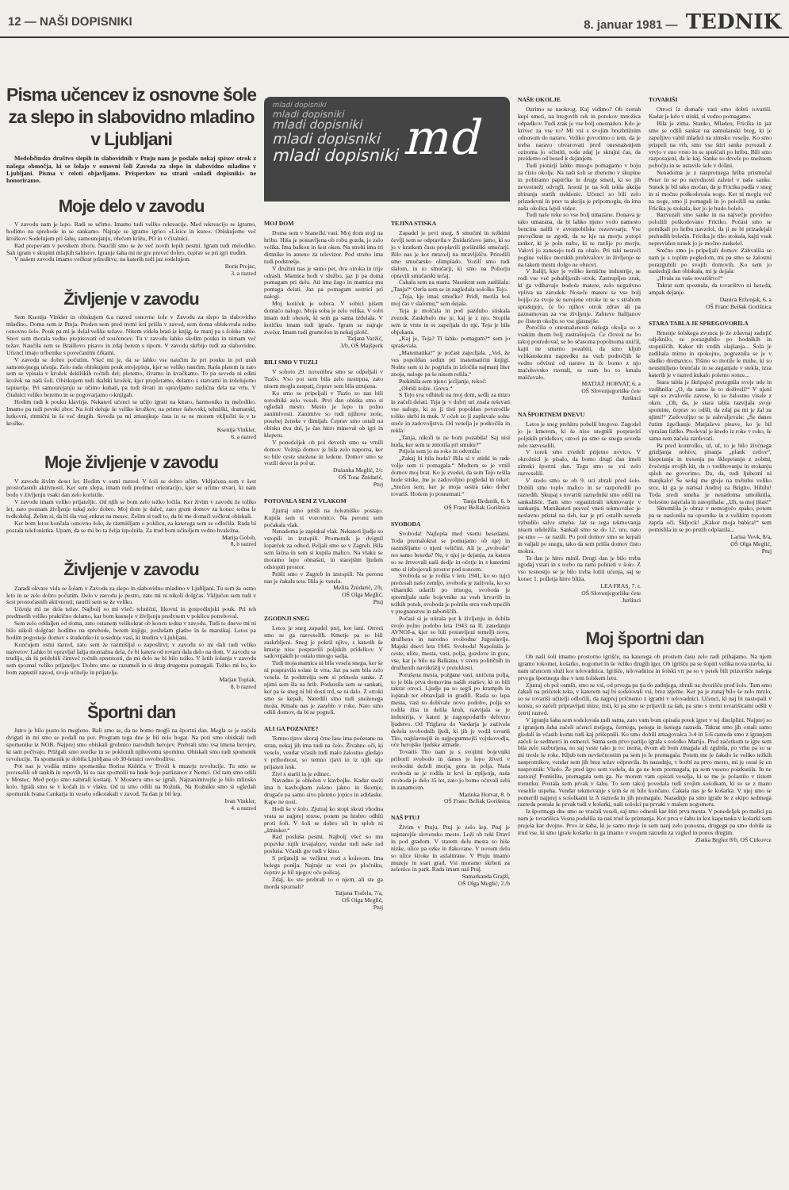12 — NAŠI DOPISNIKI 8. januar 1981 — TEDNIK
Pisma učencev iz osnovne šole za slepo in slabovidno mladino v Ljubljani
Medobčinsko društvo slepih in slabovidnih v Ptuju nam je poslalo nekaj spisov otrok z našega območja, ki se šolajo v osnovni šoli Zavoda za slepo in slabovidno mladino v Ljubljani. Pisma v celoti objavljamo. Prispevkov na strani »mladi dopisniki« ne honoriramo.
Moje delo v zavodu
V zavodu nam je lepo. Radi se učimo. Imamo tudi veliko rekreacije. Med rekreacijo se igramo, hodimo na sprehode in se sankamo. Najraje se igramo igrico »Lisice in kure«. Obiskujemo več krožkov. Sodelujem pri šahu, samourejanju, rdečem križu, PO in v čitalnici.
Rad prepevam v pevskem zboru. Naučili smo se že več novih lepih pesmi. Igram tudi melodiko. Šah igram v skupini mlajših šahistov. Igranje šaha mi ne gre preveč dobro, čeprav se pri igri trudim.
V našem zavodu imamo večkrat prireditve, na katerih tudi jaz sodelujem.
Boris Prejac,
3. a razred
Življenje v zavodu
Sem Ksenija Vinkler in obiskujem 6.a razred osnovne šole v Zavodu za slepo in slabovidno mladino. Doma sem iz Ptuja. Preden sem pred tremi leti prišla v zavod, sem doma obiskovala redno osnovno šolo. Pouk pa mi je delal velike težave. Nisem videla brati iz knjig, še manj pa s šolske table. Snov sem morala vedno prepisovati od součencev. Tu v zavodu lahko sledim pouku in nimam več težav. Naučila sem se Braillovo pisavo in zdaj berem s tipom. V zavodu skrbijo tudi za slabovidne. Učenci imajo učbenike s povečanimi črkami.
V zavodu se dobro počutim. Všeč mi je, da se lahko vse naučim že pri pouku in pri urah samostojnega učenja. Zelo rada obiskujem pouk strojepisja, kjer se veliko naučim. Rada pletem in zato sem se vpisala v krožek dekliških ročnih del; pletemo, šivamo in kvačkamo. To pa seveda ni edini krožek na naši šoli. Obiskujem tudi tkalski krožek, kjer prepletamo, delamo s statvami in izdelujemo tapiserije. Pri samourejanju se učimo kuhati, pa tudi šivati in opravljamo različna dela na vrtu. V čitalnici veliko beremo in se pogovarjamo o knjigah.
Hodim tudi k pouku klavirja. Nekateri učenci se učijo igrati na kitaro, harmoniko in melodiko. Imamo pa tudi pevski zbor. Na šoli deluje še veliko krožkov, na primer šahovski, tehniški, dramatski, lutkovni, ritmični in še več drugih. Seveda pa mi zmanjkuje časa in se ne morem vključiti še v te krožke.
Ksenija Vinkler,
6. a razred
Moje življenje v zavodu
V zavodu živim deset let. Hodim v osmi razred. V šoli se dobro učim. Vključena sem v šest prostočasnih aktivnosti. Ker sem slepa, imam tudi predmet orientacijo, kjer se učimo stvari, ki nam bodo v življenju vsaki dan zelo koristile.
V zavodu imam veliko prijateljic. Od njih se bom zelo težko ločila. Ker živim v zavodu že toliko let, zato poznam življenje tukaj zelo dobro. Moj dom je daleč, zato grem domov za konec tedna le redkokdaj. Želim si, da bi šla vsaj enkrat na mesec. Želim si tudi to, da bi me domači večkrat obiskali.
Ker bom letos končala osnovno šolo, že razmišljam o poklicu, za katerega sem se odločila. Rada bi postala telefonistka. Upam, da se mi bo ta želja izpolnila. Za trud bom učiteljem vedno hvaležna.
Marija Golob,
8. b razred
Življenje v zavodu
Zaradi okvare vida se šolam v Zavodu za slepo in slabovidno mladino v Ljubljani. Tu sem že osmo leto in se zelo dobro počutim. Delo v zavodu je pestro, zato mi ni nikoli dolgčas. Vključen sem tudi v šest prostočasnih aktivnosti; naučil sem se že veliko.
Učenje mi ne dela težav. Najbolj so mi všeč: tehnični, likovni in gospodinjski pouk. Pri teh predmetih veliko praktično delamo, kar bom kasneje v življenju predvsem v poklicu potreboval.
Sem zelo oddaljen od doma, zato ostanem velikokrat ob koncu tedna v zavodu. Tudi te dneve mi ni bilo nikoli dolgčas: hodimo na sprehode, berem knjige, poslušam glasbo in še marsikaj. Letos pa hodim pogosteje domov s študentko iz sosednje vasi, ki študira v Ljubljani.
Končujem osmi razred, zato sem že razmišljal o zaposlitvi; v zavodu so mi dali tudi veliko nasvetov. Lahko bi opravljal lažja montažna dela, če bi katera od tovarn dala delo na dom. V zavodu se trudijo, da bi pridobili čimveč ročnih spretnosti, da mi delo ne bi bilo težko. V letih šolanja v zavodu sem spoznal veliko prijateljev. Dobro smo se razumeli in si drug drugemu pomagali. Težko mi bo, ko bom zapustil zavod, svoje učitelje in prijatelje.
Marjan Toplak,
8. b razred
Športni dan
Jutro je bilo pusto in megleno. Bali smo se, da ne bomo mogli na športni dan. Megla se je začela dvigati in mi smo se podali na pot. Program tega dne je bil zelo bogat. Na poti smo obiskali tudi spomenike iz NOB. Najprej smo obiskali grobnico narodnih herojev. Prebrali smo vsa imena herojev, ki tam počivajo. Prižgali smo svečke in se poklonili njihovemu spominu. Obiskali smo tudi spomenik revolucije. Ta spomenik je dobila Ljubljana ob 30-letnici osvoboditve.
Pot nas je vodila mimo spomenika Borisa Kidriča v Tivoli k muzeju revolucije. Tu smo se poveselili ob tankih in topovih, ki so nas spomnili na hude boje partizanov z Nemci. Od tam smo odšli v Mostec. Med potjo smo nabirali kostanj. V Mostecu smo se igrali. Najzanimivejše je bilo mlinsko kolo. Igrali smo se v kočah in v vlaku. Od tu smo odšli na Rožnik. Na Rožniku smo si ogledali spomenik Ivana Cankarja in veselo odkorakali v zavod. Ta dan je bil lep.
Ivan Vinkler,
4. a razred
mladi dopisniki
mladi dopisniki
mladi dopisniki
mladi dopisniki
mladi dopisniki
md
MOJ DOM
Doma sem v Stanečki vasi. Moj dom stoji na hribu. Hiša je postavljena ob robu gozda, je zelo velika. Ima balkon in šest oken. Na strehi ima tri dimnike in anteno za televizor. Pod streho ima tudi podstrešje.
V družini nas je samo pet, dva otroka in trije odrasli. Mamica hodi v službo, jaz ji pa doma pomagam pri delu. Ati ima žago in mamica mu pomaga delati. Jaz pa pomagam sestrici pri nalogi.
Moj kotiček je sobica. V sobici pišem domačo nalogo. Moja soba je zelo velika. V sobi imam tudi obesek, ki sem ga sama izdelala. V kotičku imam tudi igrače. Igram se najraje zvečer. Imam tudi gramofon in nekaj plošč.
Tatjana Varžič,
3/b, OŠ Majšperk
BILI SMO V TUZLI
V soboto 29. novembra smo se odpeljali v Tuzlo. Vso pot sem bila zelo nestrpna, zato nisem mogla zaspati, čeprav sem bila utrujena.
Ko smo se pripeljali v Tuzlo so nas bili sorodniki zelo veseli. Prvi dan obiska smo si ogledali mesto. Mesto je lepo in polno zanimivosti. Zanimive so tudi njihove noše, posebej ženske v dimijah. Čeprav smo ostali na obisku dva dni, je čas hitro mineval ob igri in klepetu.
V ponedeljek ob pol devetih smo se vrnili domov. Vožnja domov je bila zelo naporna, ker so bile ceste snežene in ledene. Domov smo se vozili devet in pol ur.
Dušanka Meglič, 2/c
OŠ Tone Žnidarič,
Ptuj
POTOVALA SEM Z VLAKOM
Zjutraj smo prišli na železniško postajo. Kupila sem si vozovnico. Na peronu sem počakala vlak.
Nenadoma je zapiskal vlak. Nekateri ljudje so vstopili in izstopili. Prometnik je dvignil loparček za odhod. Peljali smo se v Zagreb. Bila sem lačna in sem si kupila malico. Na vlaku se moramo lepo obnašati, in starejšim ljudem odstopiti prostor.
Prišli smo v Zagreb in izstopili. Na peronu nas je čakala teta. Bila je vesela.
Melita Žnidarič, 2/b,
OŠ Olga Meglič,
Ptuj
ZGODNJI SNEG
Letos je sneg zapadel prej, kot lani. Otroci smo se ga razveselili. Kmetje pa so bili zaskrbljeni. Sneg je pokril njive, s katerih še kmetje niso pospravili poljskih pridelkov. V sadovnjakih je ostalo mnogo sadja.
Tudi moja mamica ni bila vesela snega, ker še ni pospravila solate iz vrta. Jaz pa sem bila zelo vesela. Iz podstrešja sem si prinesla sanke. Z njimi sem šla na hrib. Poskusila sem se sankati, ker pa še sneg ni bil dosti trd, se ni dalo. Z otroki smo se kepali. Naredili smo tudi sneženega moža. Kmalu nas je zazeblo v roke. Nato smo odšli domov, da bi se pogreli.
ALI GA POZNATE?
Temno rjave skoraj črne lase ima počesane na stran, nekaj jih ima tudi na čelo. Živahne oči, ki veselo, vendar včasih tudi malo žalostno gledajo v prihodnost, so temno rjavi in iz njih sije prijazen lesk.
Živi s starši in je edinec.
Navadno je oblečen v kavbojke. Kadar sneži ima h kavbojkam zeleno jakno in škornje, drugače pa samo sivo pleteno jopico in adidaske. Kape ne nosi.
Hodi še v šolo. Zjutraj ko stopi skozi vhodna vrata se najprej strese, potem pa hrabro odhiti proti šoli. V šoli se dobro uči in sploh ni „šminker.“
Rad posluša pesmi. Najbolj všeč so mu popevke tujih izvajalcev, vendar tudi naše rad posluša. Včasih gre tudi v kino.
S prijatelji se večkrat vozi s kolesom. Ima belega ponija. Najraje se vozi po pločniku, čeprav je bil njegov oče policaj.
Zdaj, ko ste prebrali to o njem, ali ste ga morda spoznali?
Tatjana Trafela, 7/a,
OŠ Olga Meglič,
Ptuj
TEJINA STISKA
Zapadel je prvi sneg. S smučmi in težkimi čevlji sem se odpravila v Žnidaričevo jamo, ki so jo v kratkem času preplavili gorišniški smučarji. Bilo nas je kot mravelj na mravljišču. Priredili smo smučarsko olimpiado. Vozili smo tudi slalom, in to smučarji, ki smo na Pohorju opravili smučarski tečaj.
Čakala sem na startu. Naenkrat sem zaslišala: „Tanja!“ Ozrla sem se in zagledala sošolko Tejo.
„Teja, kje imaš smučke? Pridi, merila boš moj čas v slalomu,“ sem dejala.
Teja je molčala in pod pazduho stiskala zvezek. Zaskrbelo me je, kaj je z njo. Stopila sem iz vrste in se zapeljala do nje. Teja je bila objokana.
„Kaj je, Teja? Ti lahko pomagam?“ sem jo spraševala.
„Matematika!“ je počasi zajecljala. „Veš, že ves popoldan sedim pri matematični knjigi. Nohte sem si že pogrizla in izločila najmanj liter znoja, naloge pa še nisem rešila.“
Prekinila sem njeno jecljanje, rekoč:
„Obriši solze. Greva.“
S Tejo sva odhiteli na moj dom, sedli za mizo in začeli delati. Teja je v dobri uri znala reševati vse naloge, ki so ji tisti popoldan povzročile toliko skrbi in muk. V očeh so ji zaplavale solze sreče in zadovoljstva. Od veselja je poskočila in rekla:
„Tanja, nikoli te ne bom pozabila! Saj nisi huda, ker sem te zmotila pri smuku?“
Prijela sem jo za roko in odvrnila:
„Zakaj bi bila huda? Bila si v stiski in rade volje sem ti pomagala.“ Medtem se je vrnil domov moj brat. Ko je zvedel, da sem Tejo rešila hude stiske, me je zadovoljno pogledal in rekel: „Srečen sem, ker je moja sestra tako dober tovariš. Hočem jo posnemati.“
Tanja Bedenik, 6. b
OŠ Franc Belšak Gorišnica
SVOBODA
Svoboda! Najlepša med vsemi besedami. Toda premalokrat se pomujamo ob njej in razmišljamo o njeni veličini. Ali je „svoboda“ res samo beseda? Ne, v njej je dejanja, za katera so se žrtvovali naši dedje in očetje in s katerimi smo si izbojevali prostor pod soncem.
Svoboda se je rodila v letu 1941, ko so tujci prečesali našo zemljo, svoboda je zaživela, ko so viharniki udarili po trinogu, svoboda je spremljala naše bojevnike na vseh krvavih in težkih poteh, svoboda je polnila srca vseh trpečih v pregnanstvu in taboriščih.
Počasi si je utirala pot k življenju in dobila svojo polno podobo leta 1943 na II. zasedanju AVNOJ-a, kjer so bili postavljeni temelji nove, družbeno in narodno svobodne Jugoslavije. Majski dnevi leta 1945. Svoboda! Napolnila je ceste, ulice, mesta, vasi, polja, gozdove in gore, vse, kar je bilo na Balkanu, v svetu političnih in družbenih navzkrižij v preteklosti.
Porušena mesta, požgane vasi, uničena polja, to je bila prva domovina naših staršev, ki so bili takrat otroci. Ljudje pa so segli po krampih in lopatah ter obnavljali in gradili. Rasla so lepa mesta, vasi so dobivale novo podobo, polja so rodila žita in delila kruh, razvijala se je industrija, v kateri je zagospodarilo delovno ljudstvo. Od Triglava do Vardarja je zaživela dežela svobodnih ljudi, ki jih je vodil tovariš Tito, najslavnejši in najpogumnejši vojskovodja, oče herojske ljudske armade.
Tovariš Tito nam je s svojimi bojevniki priboril svobodo in danes je lepo živeti v svobodni deželi morja, gora in polja. Naša svoboda se je rodila iz krvi in trpljenja, naša svoboda je delo 35 let, zato jo bomo očuvali sebi in zanamcem.
Marinka Horvat, 8. b
OŠ Franc Belšak Gorišnica
NAŠ PTUJ
Živim v Ptuju. Ptuj je zelo lep. Ptuj je najstarejše slovensko mesto. Leži ob reki Dravi in pod gradom. V starem delu mesta so hiše nizke, ulice pa ozke in tlakovane. V novem delu so ulice široke in asfaltirane. V Ptuju imamo muzeje in stari grad. Vsi moramo skrbeti za zelenice in park. Rada imam naš Ptuj.
Samarkanda Grajžl,
OŠ Olga Meglič, 2./b
NAŠE OKOLJE
Ozrimo se naokrog. Kaj vidimo? Ob cestah kupi smeti, na bregovih rek in potokov množica odpadkov. Tudi zrak je vse bolj onesnažen. Kdo je krivec za vse to? Mi vsi s svojim brezbrižnim odnosom do narave. Veliko govorimo o tem, da je treba naravo obvarovati pred onesnaženjem oziroma jo očistiti, toda zdaj je skrajni čas, da preidemo od besed k dejanjem.
Tudi pionirji lahko mnogo pomagamo v boju za čisto okolje. Na naši šoli se zberemo v skupine in pobiramo papirčke in druge smeti, ki so jih nevestneži odvrgli. Jeseni je na šoli tekla akcija zbiranja starih steklenic. Učenci so bili zelo prizadevni in prav ta akcija je pripomogla, da ima naša okolica lepši videz.
Tudi naše reke so vse bolj umazane. Donava je tako umazana, da bi lahko njeno vodo namesto bencina nalili v avtomobilske rezervoarje. Vse prevečkrat se zgodi, da se kje na morju potopi tanker, ki je poln nafte, ki se razlije po morju. Valovi jo zanesejo tudi na obalo. Pri taki nesreči pogine veliko morskih prebivalcev in življenje se na takem mestu dolgo ne obnovi.
V Italiji, kjer je veliko kemične industrije, se rodi vse več pohabljenih otrok. Zastrupljen zrak, ki ga vdihavajo bodoče matere, zelo negativno vpliva na zarodek. Noseče matere se vse bolj bojijo za svoje še nerojene otroke in se s strahom sprašujejo, če bo njihov otrok zdrav ali pa zaznamovan za vse življenje. Zahteve Italijanov po čistem okolju so vse glasnejše.
Poročila o onesnaženosti našega okolja so z vsakim dnem bolj zastrašujoča. Če človek ne bo takoj posredoval, se bo sčasoma popolnoma uničil, kajti ne smemo pozabiti, da smo kljub velikanskemu napredku na vseh področjih še vedno odvisni od narave in če bomo z njo mačehovsko ravnali, se nam bo to kmalu maščevalo.
MATJAŽ HORVAT, 6. a
OŠ Slovenjegoriške čete
Juršinci
NA ŠPORTNEM DNEVU
Letos je sneg prehitro pobelil bregove. Zagodel jo je kmetom, ki še niso utegnili pospraviti poljskih pridelkov, otroci pa smo se snega seveda zelo razveselili.
V torek smo zvedeli prijetno novico. V okrožnici je pisalo, da bomo drugi dan imeli zimski športni dan. Tega smo se vsi zelo razveselili.
V sredo smo se ob 9. uri zbrali pred šolo. Dobili smo toplo malico in se razporedili po razredih. Skupaj s tovariši razredniki smo odšli na sankališče. Tam smo organizirali tekmovanje v sankanju. Marsikateri preveč vneti tekmovalec je neslavno pristal na tleh, kar je pri ostalih seveda vzbudilo salve smeha. Jaz se tega tekmovanja nisem udeležila. Sankali smo se do 12. ure, nato pa smo — se razšli. Po poti domov smo se kepali in valjali po snegu, tako da sem prišla domov čisto mokra.
Ta dan je hitro minil. Drugi dan je bilo treba zgodaj vstati in s torbo na rami pohiteti v šolo. Z vso resnostjo se je bilo treba lotiti učenja, saj se konec 1. polletja hitro bliža.
LEA FRAS, 7. r.
OŠ Slovenjegoriške čete
Juršinci
TOVARIŠI
Otroci iz domače vasi smo dobri tovariši. Kadar je kdo v stiski, si vedno pomagamo.
Bila je zima. Stanko, Mladen, Fricika in jaz smo se odšli sankat na zamušanski breg, ki je zapeljivo vabil mladež na zimsko veselje. Ko smo prispeli na vrh, smo vse štiri sanke povezali z vrvjo v eno vrsto in se spuščali po hribu. Bili smo razposajeni, da le kaj. Sanke so drvele po snežnem pobočju in se ustavile šele v dolini.
Nenadoma je z nasprotnega hriba prismučal Peter in se po nerodnosti zaletel v naše sanke. Sunek je bil tako močan, da je Fricika padla v sneg in si močno poškodovala nogo. Ker ni mogla več na noge, smo ji pomagali in jo položili na sanke. Fricika je stokala, ker jo je hudo bolelo.
Razvezali smo sanke in na največje previdno položili poškodovano Friciko. Počasi smo se pomikali po hribu navzdol, da ji ne bi prizadejali prehudih bolečin. Fricika je tiho stokala, kajti vsak nepreviden sunek jo je močno zaskelel.
Srečno smo jo pripeljali domov. Zahvalila se nam je s toplim pogledom, mi pa smo se žalostni porazgubili po svojih domovih. Ko sem jo naslednji dan obiskala, mi je dejala:
„Hvala za vaše tovarištvo!“
Takrat sem spoznala, da tovarištvo ni beseda, ampak dejanje.
Danica Erženjak, 6. a
OŠ Franc Belšak Gorišnica
STARA TABLA JE SPREGOVORILA
Brnenje šolskega zvonca je že zdavnaj zadnjič odjeknilo, se porazgubilo po hodnikih in stopniščih. Kakor tih vzdih olajšanja... Šola je zadihala mirno in spokojno, pogreznila se je v sladko dremavico. Tišino so motile le muhe, ki so neusmiljeno brenčale in se zaganjale v steklа, izza katerih je v razred kukalo poletno sonce...
Stara tabla je škripajoč pretegnila svoje ude in vzdihnila: „O, da samo še to doživeli!“ V njeni sapi so zvalovile zavese, ki so žalostno visele z oken. „Oh, da, je stara tabla razvijala svoje spomine, čeprav so odšli, da zdaj pa mi je žal za njimi!“ Zadovoljno se je zahvaljevala: „Še danes čutim žgečkanje Matjaževe pisave, ko je bil vprašan fiziko. Predeval je kredo iz roke v roko, še sama sem začela zardevati.
Pa pred kontrolko, uf, uf, to je bilo živčnega grizljanja nohtov, pisanja „plank cetlov“, klepetanja in tresenja pa šklepetanja z zobmi, žvečenja svojih kit, da o vzdihovanju in stokanju sploh ne govorimo. Da, da, tudi ljubezni ni manjkalo! Še sedaj me greje na trebuhu veliko srce, ki ga je narisal Andrej za Brigito. Hihihi! Toda sredi smeha je nenadoma umolknila, bolestno zaječala in zasopihala: „Uh, ta moj išias!“
Skremžila je obraz v nemogočo spako, potem pa se naslonila na opornike in z velikim ropotom zaprla oči. Škljock! „Kakor moja babica!“ sem pomislila in se po prstih odplazila...
Larisa Vovk, 8/a,
OŠ Olga Meglič,
Ptuj
Moj športni dan
Ob naši šoli imamo prostorno igrišče, na katerega ob prostem času zelo radi prihajamo. Na njem igramo rokomet, košarko, nogomet in še veliko drugih iger. Ob igrišču pa se šopiri velika nova stavba, ki nam učencem služi kot telovadnica. Igrišče, telovadnica in šolski vrt pa so v petek bili prizorišče našega prvega športnega dne v tem šolskem letu.
Zjutraj ob pol osmih, smo se vsi, od prvega pa tja do zadnjega, zbrali na dvorišču pred šolo. Tam smo čakali na pričetek teka, v katerem naj bi sodelovali vsi, brez izjeme. Ker pa je zunaj bilo še zelo mrzlo, so se tovariši učitelji odločili, da najprej pričnemo z igrami v telovadnici. Učenci, ki naj bi nastopali v tenisu, so začeli pripravljati mize, tisti, ki pa smo se prijavili za šah, pa smo s tremi tovarišicami odšli v četrti razred.
V igranju šaha sem sodelovala tudi sama, zato vam bom opisala potek igrer v tej disciplini. Najprej so z igranjem šaha začeli učenci tretjega, četrtega, petega in šestega razreda. Takrat smo jih ostali samo gledali in včasih komu tudi kaj prišepnili. Ko smo dobili zmagovalca 3-4 in 5-6 razreda smo z igranjem začeli še sedmerci in osmerci. Sama sem prvo partijo igrala s sošolko Marijo. Pred začetkom te igre sem bila zelo razburjena, no saj veste tako je to: trema, dvom ali bom zmagala ali zgubila, po vrhu pa so se mi tresle še roke. Kljub tem nevšečnostim pa sem jo le premagala. Potem me je čakalo še veliko težkih nasprotnikov, vendar sem jih brez težav odpravila. In nazadnje, v borbi za prvo mesto, mi je ostal še en nasprotnik: Vlado. Že pred igro sem vedela, da ga ne bom premagala, pa sem vseeno poizkusila. In ne zastonj! Pomislite, premagala sem ga. Ne morem vam opisati veselja, ki se me je polastilo v tistem trenutku. Postala sem prvak v šahu. To sem takoj povedala tudi svojim sošolkam, ki so se z mano veselile uspeha. Vendar tekmovanje s tem še ni bilo končano. Čakala nas je še košarka. V njej smo se pomerili najprej s sošolkami iz A razreda in jih premagale. Nazadnje pa smo igrale še z ekipo sedmega razreda postala še prvak tudi v košarki, naši sošolci pa prvaki v malem nogometu.
Iz športnega dne smo se vračali veseli, saj smo odnesli kar štiri prva mesta. V ponedeljek po malici pa nam je tovarišica Vesna podelila za naš trud še priznanja. Kot prva v šahu in kot kapetanka v košarki sem prejela kar dvojno. Prvo iz šaha, ki je samo moje in sem nanj zelo ponosna, drugega pa smo dobile za trud vse, ki smo igrale košarko in ga imamo v svojem razredu za vzgled in ponos drugim.
Zlatka Brglez 8/b, OŠ Cirkovce